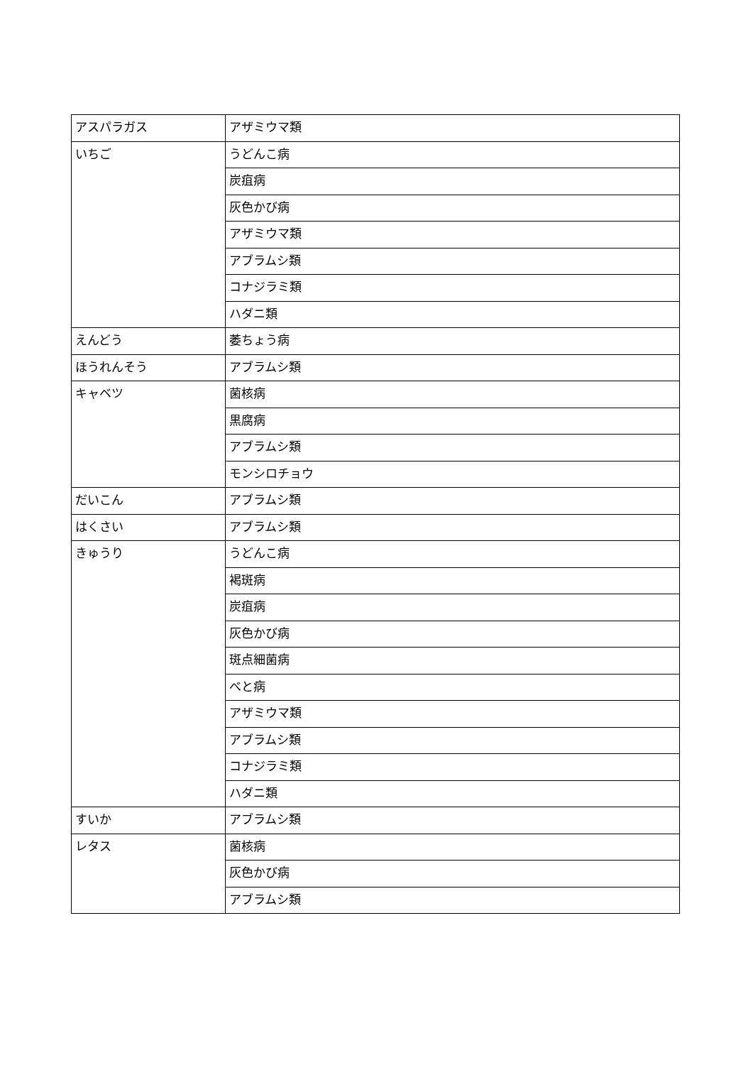| アスパラガス | アザミウマ類 |
| いちご | うどんこ病 |
| | 炭疽病 |
| | 灰色かび病 |
| | アザミウマ類 |
| | アブラムシ類 |
| | コナジラミ類 |
| | ハダニ類 |
| えんどう | 萎ちょう病 |
| ほうれんそう | アブラムシ類 |
| キャベツ | 菌核病 |
| | 黒腐病 |
| | アブラムシ類 |
| | モンシロチョウ |
| だいこん | アブラムシ類 |
| はくさい | アブラムシ類 |
| きゅうり | うどんこ病 |
| | 褐斑病 |
| | 炭疽病 |
| | 灰色かび病 |
| | 斑点細菌病 |
| | べと病 |
| | アザミウマ類 |
| | アブラムシ類 |
| | コナジラミ類 |
| | ハダニ類 |
| すいか | アブラムシ類 |
| レタス | 菌核病 |
| | 灰色かび病 |
| | アブラムシ類 |